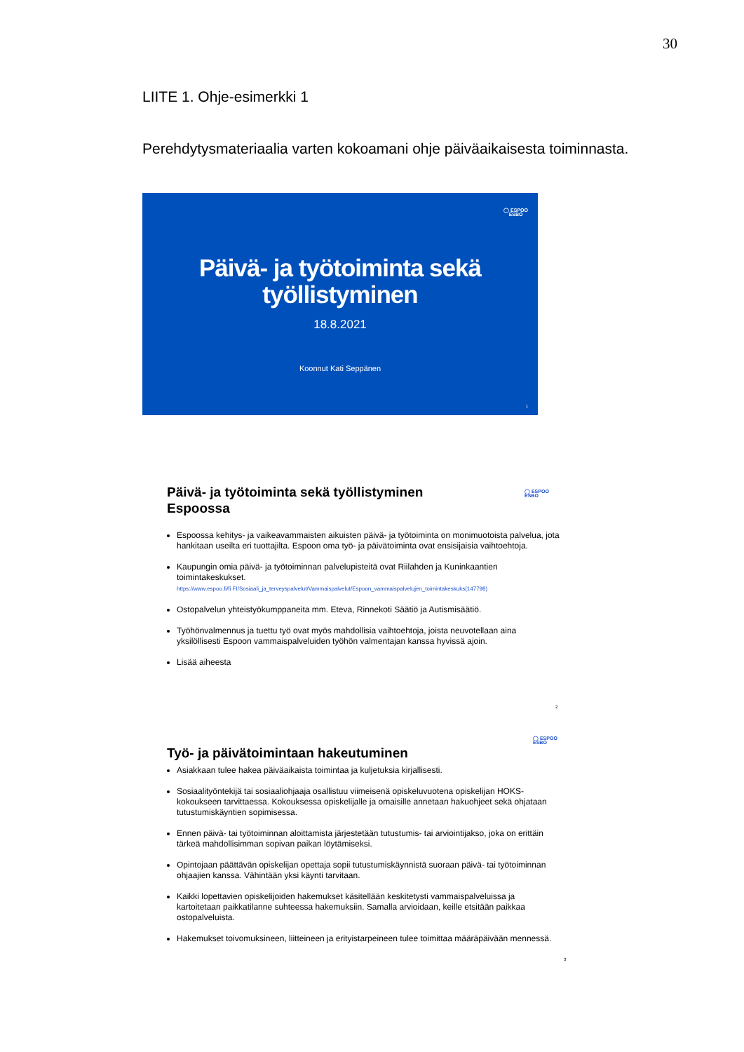30
LIITE 1. Ohje-esimerkki 1
Perehdytysmateriaalia varten kokoamani ohje päiväaikaisesta toiminnasta.
◯ ESPOO
ESBO
Päivä- ja työtoiminta sekä
työllistyminen
18.8.2021
Koonnut Kati Seppänen
1
Päivä- ja työtoiminta sekä työllistyminen
Espoossa
Espoossa kehitys- ja vaikeavammaisten aikuisten päivä- ja työtoiminta on monimuotoista palvelua, jota hankitaan useilta eri tuottajilta. Espoon oma työ- ja päivätoiminta ovat ensisijaisia vaihtoehtoja.
Kaupungin omia päivä- ja työtoiminnan palvelupisteitä ovat Riilahden ja Kuninkaantien toimintakeskukset.
https://www.espoo.fi/fi FI/Sosiaali_ja_terveyspalvelut/Vammaispalvelut/Espoon_vammaispalvelujen_toimintakeskuks(147798)
Ostopalvelun yhteistyökumppaneita mm. Eteva, Rinnekoti Säätiö ja Autismisäätiö.
Työhönvalmennus ja tuettu työ ovat myös mahdollisia vaihtoehtoja, joista neuvotellaan aina yksilöllisesti Espoon vammaispalveluiden työhön valmentajan kanssa hyvissä ajoin.
Lisää aiheesta
◯ ESPOO
ESBO
2
◯ ESPOO
ESBO
Työ- ja päivätoimintaan hakeutuminen
Asiakkaan tulee hakea päiväaikaista toimintaa ja kuljetuksia kirjallisesti.
Sosiaalityöntekijä tai sosiaaliohjaaja osallistuu viimeisenä opiskeluvuotena opiskelijan HOKS-kokoukseen tarvittaessa. Kokouksessa opiskelijalle ja omaisille annetaan hakuohjeet sekä ohjataan tutustumiskäyntien sopimisessa.
Ennen päivä- tai työtoiminnan aloittamista järjestetään tutustumis- tai arviointijakso, joka on erittäin tärkeä mahdollisimman sopivan paikan löytämiseksi.
Opintojaan päättävän opiskelijan opettaja sopii tutustumiskäynnistä suoraan päivä- tai työtoiminnan ohjaajien kanssa. Vähintään yksi käynti tarvitaan.
Kaikki lopettavien opiskelijoiden hakemukset käsitellään keskitetysti vammaispalveluissa ja kartoitetaan paikkatilanne suhteessa hakemuksiin. Samalla arvioidaan, keille etsitään paikkaa ostopalveluista.
Hakemukset toivomuksineen, liitteineen ja erityistarpeineen tulee toimittaa määräpäivään mennessä.
3